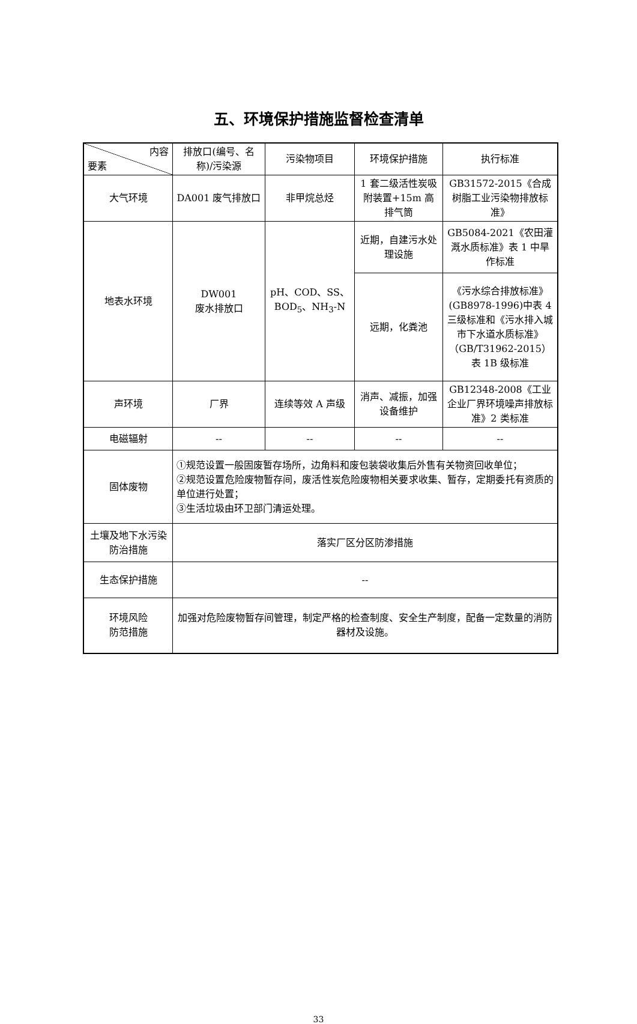五、环境保护措施监督检查清单
| 内容 要素 | 排放口(编号、名称)/污染源 | 污染物项目 | 环境保护措施 | 执行标准 |
| --- | --- | --- | --- | --- |
| 大气环境 | DA001 废气排放口 | 非甲烷总烃 | 1 套二级活性炭吸附装置+15m 高排气筒 | GB31572-2015《合成树脂工业污染物排放标准》 |
| 地表水环境 | DW001 废水排放口 | pH、COD、SS、BOD<sub>5</sub>、NH<sub>3</sub>-N | 近期，自建污水处理设施 | GB5084-2021《农田灌溉水质标准》表 1 中旱作标准 |
| | | | 远期，化粪池 | 《污水综合排放标准》(GB8978-1996)中表 4 三级标准和《污水排入城市下水道水质标准》（GB/T31962-2015）表 1B 级标准 |
| 声环境 | 厂界 | 连续等效 A 声级 | 消声、减振，加强设备维护 | GB12348-2008《工业企业厂界环境噪声排放标准》2 类标准 |
| 电磁辐射 | -- | -- | -- | -- |
| 固体废物 | ①规范设置一般固废暂存场所，边角料和废包装袋收集后外售有关物资回收单位； ②规范设置危险废物暂存间，废活性炭危险废物相关要求收集、暂存，定期委托有资质的单位进行处置； ③生活垃圾由环卫部门清运处理。 | | | |
| 土壤及地下水污染防治措施 | 落实厂区分区防渗措施 | | | |
| 生态保护措施 | -- | | | |
| 环境风险 防范措施 | 加强对危险废物暂存间管理，制定严格的检查制度、安全生产制度，配备一定数量的消防器材及设施。 | | | |
33